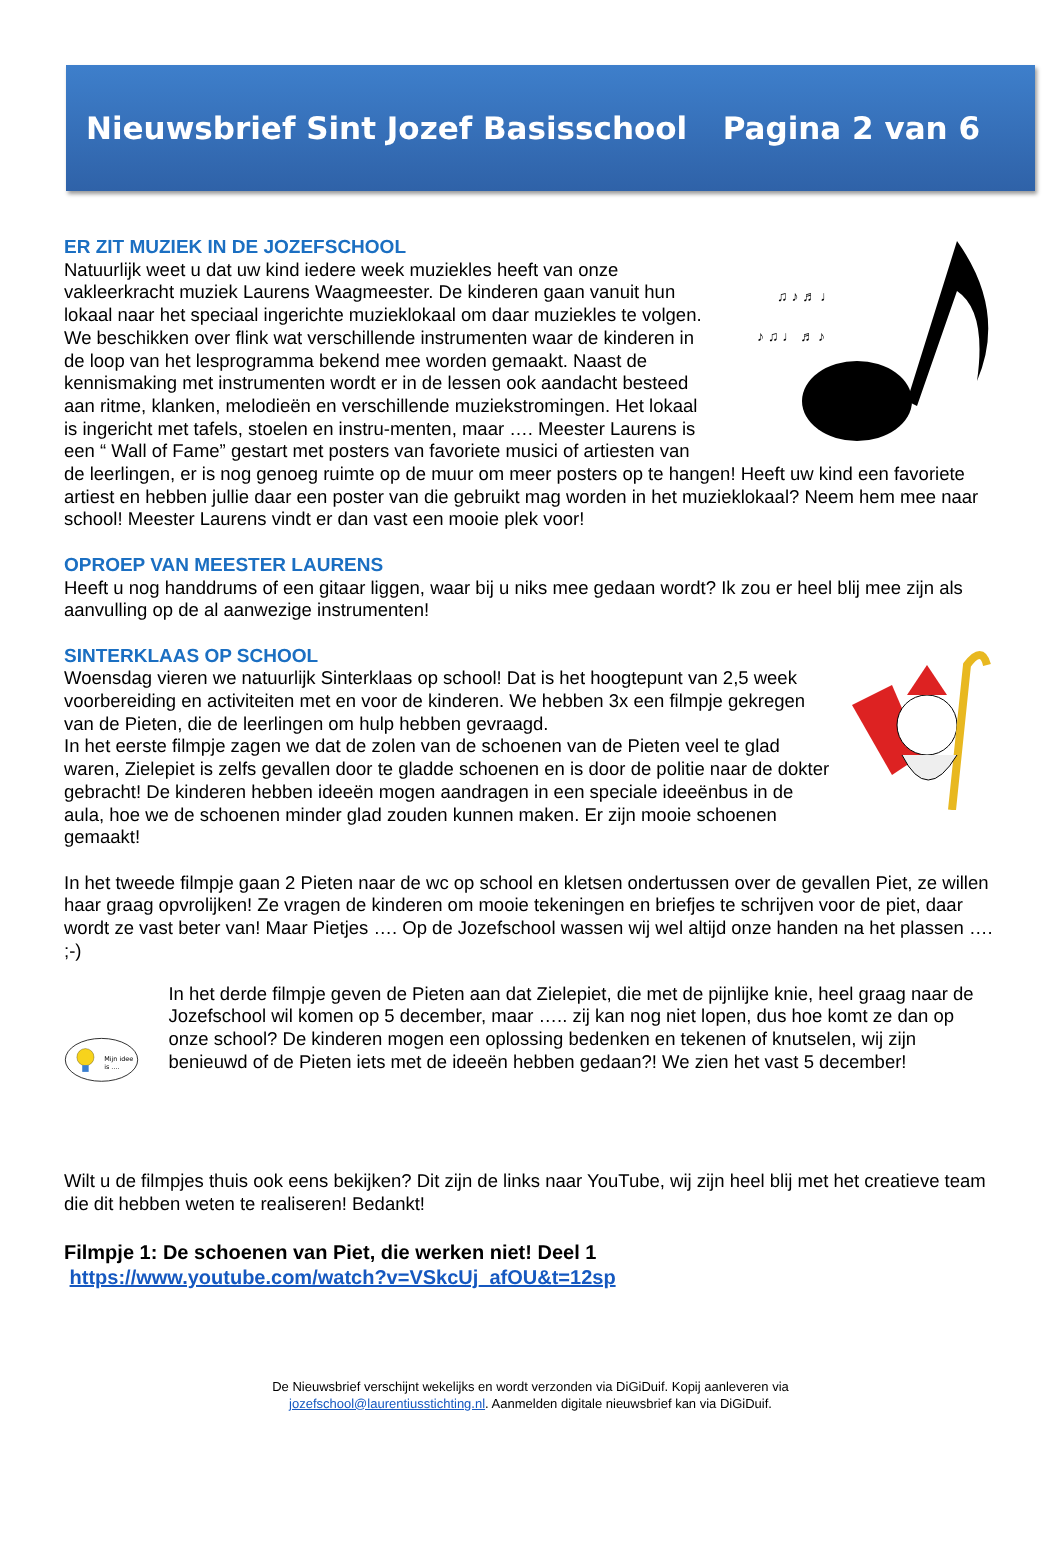Nieuwsbrief Sint Jozef Basisschool Pagina 2 van 6
♪ ♫ ♩ ♬ ♪
♫ ♪ ♬ ♩
ER ZIT MUZIEK IN DE JOZEFSCHOOL
Natuurlijk weet u dat uw kind iedere week muziekles heeft van onze vakleerkracht muziek Laurens Waagmeester. De kinderen gaan vanuit hun lokaal naar het speciaal ingerichte muzieklokaal om daar muziekles te volgen. We beschikken over flink wat verschillende instrumenten waar de kinderen in de loop van het lesprogramma bekend mee worden gemaakt. Naast de kennismaking met instrumenten wordt er in de lessen ook aandacht besteed aan ritme, klanken, melodieën en verschillende muziekstromingen. Het lokaal is ingericht met tafels, stoelen en instru-menten, maar …. Meester Laurens is een “ Wall of Fame” gestart met posters van favoriete musici of artiesten van de leerlingen, er is nog genoeg ruimte op de muur om meer posters op te hangen! Heeft uw kind een favoriete artiest en hebben jullie daar een poster van die gebruikt mag worden in het muzieklokaal? Neem hem mee naar school! Meester Laurens vindt er dan vast een mooie plek voor!
OPROEP VAN MEESTER LAURENS
Heeft u nog handdrums of een gitaar liggen, waar bij u niks mee gedaan wordt? Ik zou er heel blij mee zijn als aanvulling op de al aanwezige instrumenten!
SINTERKLAAS OP SCHOOL
Woensdag vieren we natuurlijk Sinterklaas op school! Dat is het hoogtepunt van 2,5 week voorbereiding en activiteiten met en voor de kinderen. We hebben 3x een filmpje gekregen van de Pieten, die de leerlingen om hulp hebben gevraagd.
In het eerste filmpje zagen we dat de zolen van de schoenen van de Pieten veel te glad waren, Zielepiet is zelfs gevallen door te gladde schoenen en is door de politie naar de dokter gebracht! De kinderen hebben ideeën mogen aandragen in een speciale ideeënbus in de aula, hoe we de schoenen minder glad zouden kunnen maken. Er zijn mooie schoenen gemaakt!
In het tweede filmpje gaan 2 Pieten naar de wc op school en kletsen ondertussen over de gevallen Piet, ze willen haar graag opvrolijken! Ze vragen de kinderen om mooie tekeningen en briefjes te schrijven voor de piet, daar wordt ze vast beter van! Maar Pietjes …. Op de Jozefschool wassen wij wel altijd onze handen na het plassen …. ;-)
Mijn idee
is ....
In het derde filmpje geven de Pieten aan dat Zielepiet, die met de pijnlijke knie, heel graag naar de Jozefschool wil komen op 5 december, maar ….. zij kan nog niet lopen, dus hoe komt ze dan op onze school? De kinderen mogen een oplossing bedenken en tekenen of knutselen, wij zijn benieuwd of de Pieten iets met de ideeën hebben gedaan?! We zien het vast 5 december!
Wilt u de filmpjes thuis ook eens bekijken? Dit zijn de links naar YouTube, wij zijn heel blij met het creatieve team die dit hebben weten te realiseren! Bedankt!
Filmpje 1: De schoenen van Piet, die werken niet! Deel 1
https://www.youtube.com/watch?v=VSkcUj_afOU&t=12sp
De Nieuwsbrief verschijnt wekelijks en wordt verzonden via DiGiDuif. Kopij aanleveren via
jozefschool@laurentiusstichting.nl. Aanmelden digitale nieuwsbrief kan via DiGiDuif.